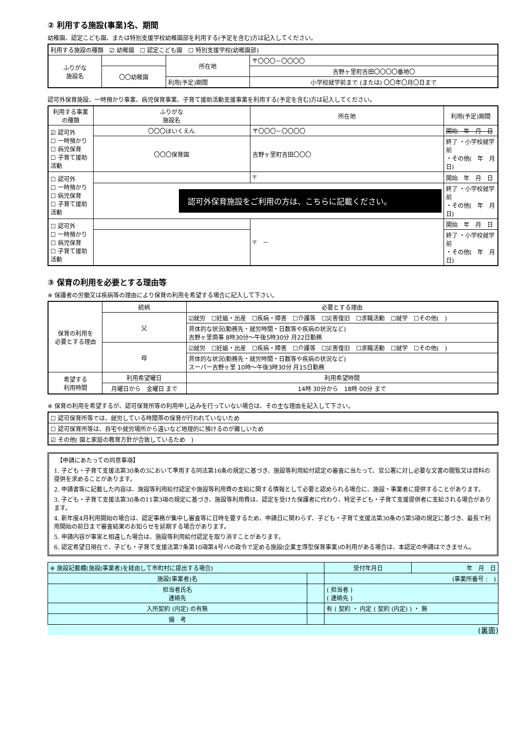② 利用する施設(事業)名、期間
幼稚園、認定こども園、または特別支援学校幼稚園部を利用する(予定を含む)方は記入してください。
| 利用する施設の種類 ☑ 幼稚園 ☐ 認定こども園 ☐ 特別支援学校(幼稚園部) | | | |
| ふりがな 施設名 | | 所在地 | 〒〇〇〇－〇〇〇〇 |
| | 〇〇幼稚園 | | 吉野ヶ里町吉田〇〇〇〇番地〇 |
| | | 利用(予定)期間 | 小学校就学前まで (または) 〇〇年〇月〇日まで |
認可外保育施設、一時預かり事業、病児保育事業、子育て援助活動支援事業を利用する(予定を含む)方は記入してください。
| 利用する事業の種類 | ふりがな 施設名 | 所在地 | 利用(予定)期間 |
| --- | --- | --- | --- |
| ☑ 認可外 ☐ 一時預かり ☐ 病児保育 ☐ 子育て援助活動 | 〇〇〇ほいくえん | 〒〇〇〇－〇〇〇〇 | 開始 年 月 日 |
| | 〇〇〇保育園 | 吉野ヶ里町吉田〇〇〇 | 終了 ・小学校就学前 ・その他( 年 月 日) |
| ☐ 認可外 ☐ 一時預かり ☐ 病児保育 ☐ 子育て援助活動 | | 〒 | 開始 年 月 日 |
| | 認可外保育施設をご利用の方は、こちらに記載ください。 | | 終了 ・小学校就学前 ・その他( 年 月 日) |
| ☐ 認可外 ☐ 一時預かり ☐ 病児保育 ☐ 子育て援助活動 | | 〒 － | 開始 年 月 日 |
| | | | 終了 ・小学校就学前 ・その他( 年 月 日) |
③ 保育の利用を必要とする理由等
※ 保護者の労働又は疾病等の理由により保育の利用を希望する場合に記入して下さい。
| 保育の利用を 必要とする理由 | 続柄 | 必要とする理由 | |
| | 父 | ☑就労 ☐妊娠・出産 ☐疾病・障害 ☐介護等 ☐災害復旧 ☐求職活動 ☐就学 ☐その他( ) | |
| | | 具体的な状況(勤務先・就労時間・日数等や疾病の状況など) 吉野ヶ里商事 8時30分～午後5時30分 月22日勤務 | |
| | 母 | ☑就労 ☐妊娠・出産 ☐疾病・障害 ☐介護等 ☐災害復旧 ☐求職活動 ☐就学 ☐その他( ) | |
| | | 具体的な状況(勤務先・就労時間・日数等や疾病の状況など) スーパー吉野ヶ里 10時～午後3時30分 月15日勤務 | |
| 希望する 利用時間 | 利用希望曜日 | | 利用希望時間 |
| | 月曜日から 金曜日 まで | | 14時 30分から 18時 00分 まで |
※ 保育の利用を希望するが、認可保育所等の利用申し込みを行っていない場合は、その主な理由を記入して下さい。
| ☐ 認可保育所等では、就労している時間帯の保育が行われていないため |
| ☐ 認可保育所等は、自宅や就労場所から遠いなど地理的に預けるのが難しいため |
| ☑ その他( 園と家庭の教育方針が合致しているため ) |
　【申請にあたっての同意事項】
1. 子ども・子育て支援法第30条の3において準用する同法第16条の規定に基づき、施設等利用給付認定の審査に当たって、官公署に対し必要な文書の閲覧又は資料の提供を求めることがあります。
2. 申請書等に記載した内容は、施設等利用給付認定や施設等利用費の支給に関する情報として必要と認められる場合に、施設・事業者に提供することがあります。
3. 子ども・子育て支援法第30条の11第3項の規定に基づき、施設等利用費は、認定を受けた保護者に代わり、特定子ども・子育て支援提供者に支給される場合があります。
4. 新年度4月利用開始の場合は、認定事務が集中し審査等に日時を要するため、申請日に関わらず、子ども・子育て支援法第30条の5第5項の規定に基づき、最長で利用開始の前日まで審査結果のお知らせを延期する場合があります。
5. 申請内容が事実と相違した場合は、施設等利用給付認定を取り消すことがあります。
6. 認定希望日現在で、子ども・子育て支援法第7条第10項第4号ハの政令で定める施設(企業主導型保育事業)の利用がある場合は、本認定の申請はできません。
| ※ 施設記載欄(施設(事業者)を経由して市町村に提出する場合) | | | 受付年月日 | 年 月 日 |
| 施設(事業者)名 | | (事業所番号 : ) | | |
| 担当者氏名 連絡先 | | ( 担当者 ) ( 連絡先 ) | | |
| 入所契約 (内定) の有無 | | 有 ( 契約 ・ 内定 ( 契約 (内定) ) ・ 無 | | |
| 備 考 | | | | |
(裏面)